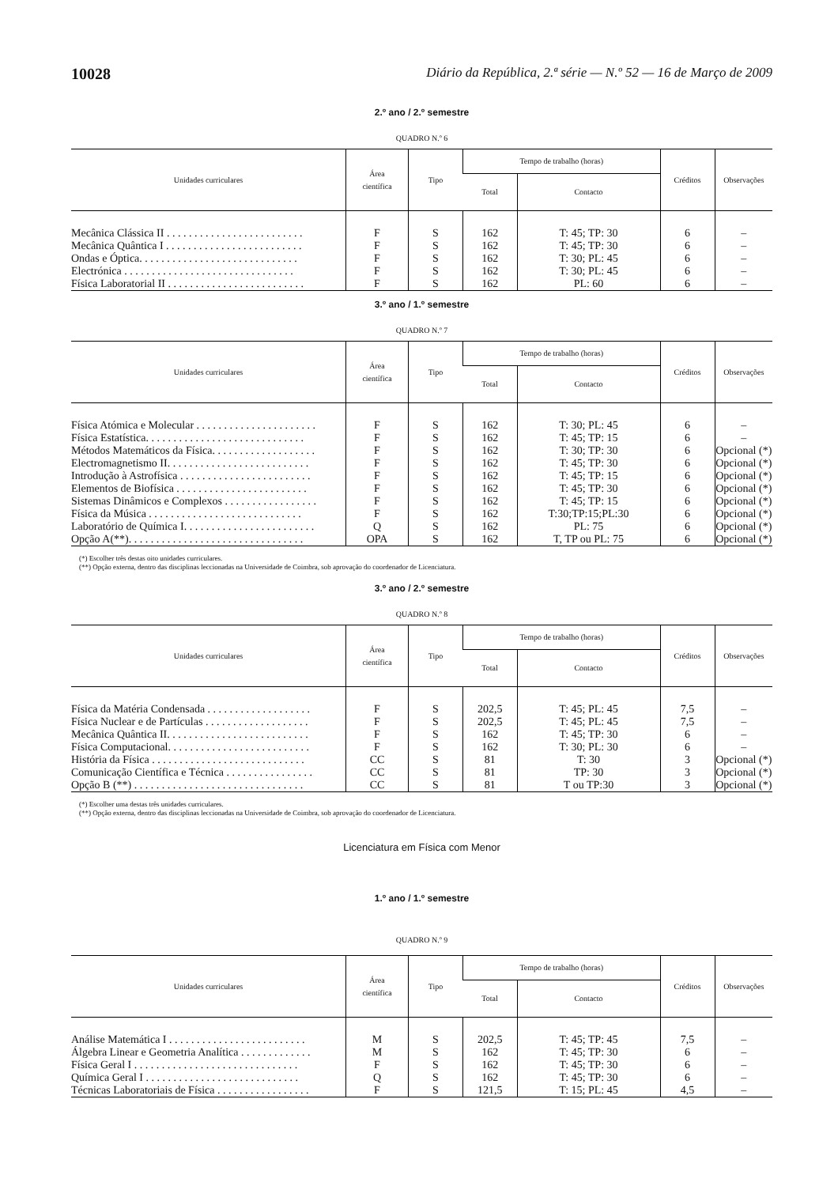10028 Diário da República, 2.ª série — N.º 52 — 16 de Março de 2009
2.º ano / 2.º semestre
QUADRO N.º 6
| Unidades curriculares | Área científica | Tipo | Tempo de trabalho (horas) | | Créditos | Observações |
| --- | --- | --- | --- | --- | --- | --- |
| | | | Total | Contacto | | |
| Mecânica Clássica II . . . . . . . . . . . . . . . . . . . . . . . . . | F | S | 162 | T: 45; TP: 30 | 6 | – |
| Mecânica Quântica I . . . . . . . . . . . . . . . . . . . . . . . . . | F | S | 162 | T: 45; TP: 30 | 6 | – |
| Ondas e Óptica. . . . . . . . . . . . . . . . . . . . . . . . . . . . . | F | S | 162 | T: 30; PL: 45 | 6 | – |
| Electrónica . . . . . . . . . . . . . . . . . . . . . . . . . . . . . . . | F | S | 162 | T: 30; PL: 45 | 6 | – |
| Física Laboratorial II . . . . . . . . . . . . . . . . . . . . . . . . . | F | S | 162 | PL: 60 | 6 | – |
3.º ano / 1.º semestre
QUADRO N.º 7
| Unidades curriculares | Área científica | Tipo | Tempo de trabalho (horas) | | Créditos | Observações |
| --- | --- | --- | --- | --- | --- | --- |
| | | | Total | Contacto | | |
| Física Atómica e Molecular . . . . . . . . . . . . . . . . . . . . . . | F | S | 162 | T: 30; PL: 45 | 6 | – |
| Física Estatística. . . . . . . . . . . . . . . . . . . . . . . . . . . . . | F | S | 162 | T: 45; TP: 15 | 6 | – |
| Métodos Matemáticos da Física. . . . . . . . . . . . . . . . . . . | F | S | 162 | T: 30; TP: 30 | 6 | Opcional (*) |
| Electromagnetismo II. . . . . . . . . . . . . . . . . . . . . . . . . . | F | S | 162 | T: 45; TP: 30 | 6 | Opcional (*) |
| Introdução à Astrofísica . . . . . . . . . . . . . . . . . . . . . . . . | F | S | 162 | T: 45; TP: 15 | 6 | Opcional (*) |
| Elementos de Biofísica . . . . . . . . . . . . . . . . . . . . . . . . | F | S | 162 | T: 45; TP: 30 | 6 | Opcional (*) |
| Sistemas Dinâmicos e Complexos . . . . . . . . . . . . . . . . . | F | S | 162 | T: 45; TP: 15 | 6 | Opcional (*) |
| Física da Música . . . . . . . . . . . . . . . . . . . . . . . . . . . . | F | S | 162 | T:30;TP:15;PL:30 | 6 | Opcional (*) |
| Laboratório de Química I. . . . . . . . . . . . . . . . . . . . . . . . | Q | S | 162 | PL: 75 | 6 | Opcional (*) |
| Opção A(**). . . . . . . . . . . . . . . . . . . . . . . . . . . . . . . . | OPA | S | 162 | T, TP ou PL: 75 | 6 | Opcional (*) |
(*) Escolher três destas oito unidades curriculares.
(**) Opção externa, dentro das disciplinas leccionadas na Universidade de Coimbra, sob aprovação do coordenador de Licenciatura.
3.º ano / 2.º semestre
QUADRO N.º 8
| Unidades curriculares | Área científica | Tipo | Tempo de trabalho (horas) | | Créditos | Observações |
| --- | --- | --- | --- | --- | --- | --- |
| | | | Total | Contacto | | |
| Física da Matéria Condensada . . . . . . . . . . . . . . . . . . . | F | S | 202,5 | T: 45; PL: 45 | 7,5 | – |
| Física Nuclear e de Partículas . . . . . . . . . . . . . . . . . . . | F | S | 202,5 | T: 45; PL: 45 | 7,5 | – |
| Mecânica Quântica II. . . . . . . . . . . . . . . . . . . . . . . . . . | F | S | 162 | T: 45; TP: 30 | 6 | – |
| Física Computacional. . . . . . . . . . . . . . . . . . . . . . . . . . | F | S | 162 | T: 30; PL: 30 | 6 | – |
| História da Física . . . . . . . . . . . . . . . . . . . . . . . . . . . . | CC | S | 81 | T: 30 | 3 | Opcional (*) |
| Comunicação Científica e Técnica . . . . . . . . . . . . . . . . | CC | S | 81 | TP: 30 | 3 | Opcional (*) |
| Opção B (**) . . . . . . . . . . . . . . . . . . . . . . . . . . . . . . . | CC | S | 81 | T ou TP:30 | 3 | Opcional (*) |
(*) Escolher uma destas três unidades curriculares.
(**) Opção externa, dentro das disciplinas leccionadas na Universidade de Coimbra, sob aprovação do coordenador de Licenciatura.
Licenciatura em Física com Menor
1.º ano / 1.º semestre
QUADRO N.º 9
| Unidades curriculares | Área científica | Tipo | Tempo de trabalho (horas) | | Créditos | Observações |
| --- | --- | --- | --- | --- | --- | --- |
| | | | Total | Contacto | | |
| Análise Matemática I . . . . . . . . . . . . . . . . . . . . . . . . . | M | S | 202,5 | T: 45; TP: 45 | 7,5 | – |
| Álgebra Linear e Geometria Analítica . . . . . . . . . . . . . | M | S | 162 | T: 45; TP: 30 | 6 | – |
| Física Geral I . . . . . . . . . . . . . . . . . . . . . . . . . . . . . . | F | S | 162 | T: 45; TP: 30 | 6 | – |
| Química Geral I . . . . . . . . . . . . . . . . . . . . . . . . . . . . | Q | S | 162 | T: 45; TP: 30 | 6 | – |
| Técnicas Laboratoriais de Física . . . . . . . . . . . . . . . . . | F | S | 121,5 | T: 15; PL: 45 | 4,5 | – |